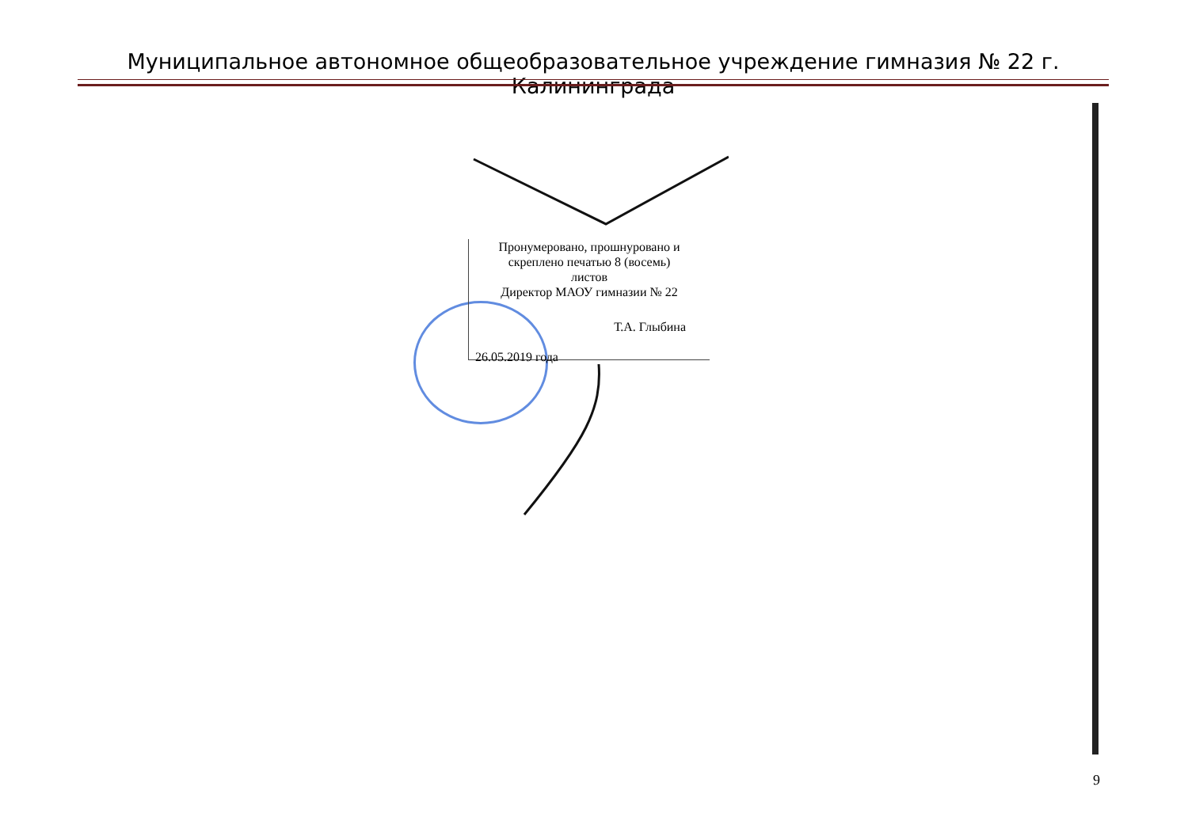Муниципальное автономное общеобразовательное учреждение гимназия № 22 г. Калининграда
Пронумеровано, прошнуровано и
скреплено печатью 8 (восемь)
листов
Директор МАОУ гимназии № 22
Т.А. Глыбина
26.05.2019 года
9